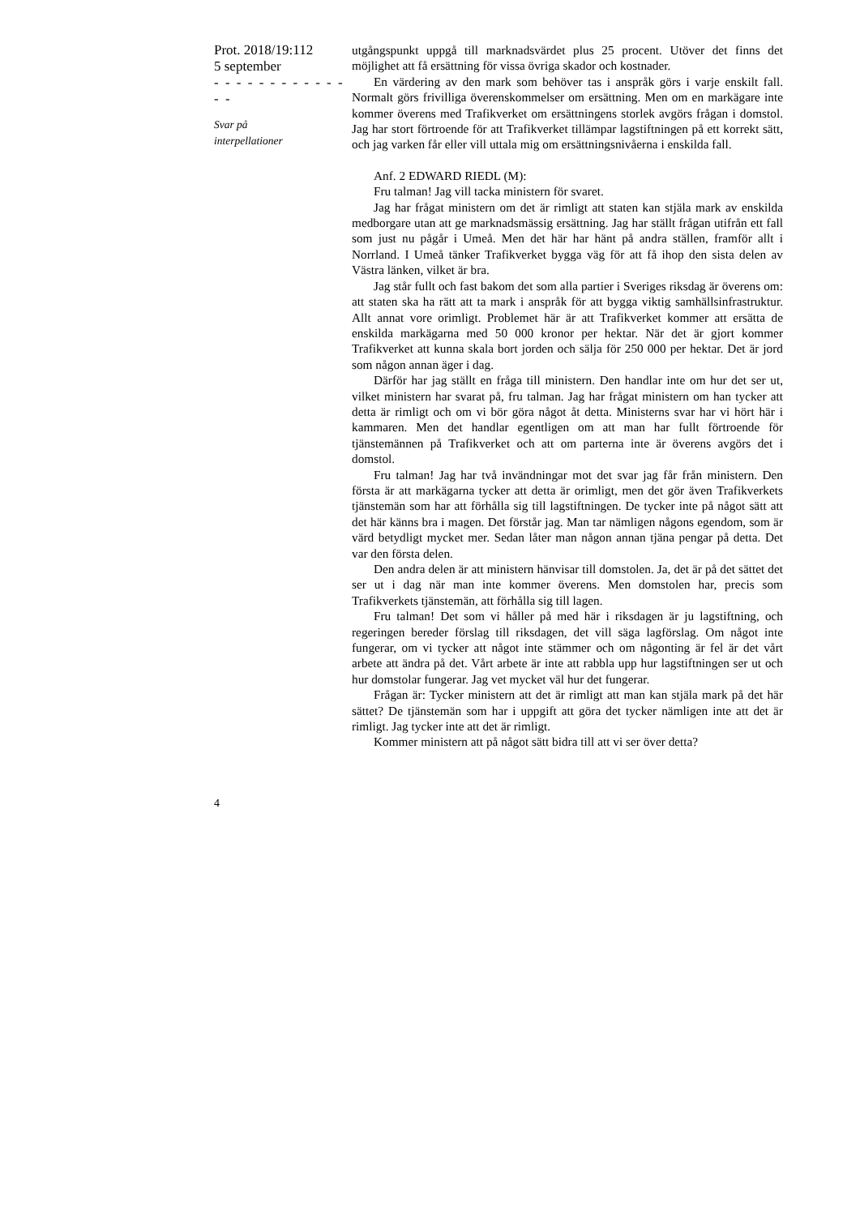Prot. 2018/19:112
5 september
- - - - - - - - - - - - - -
Svar på
interpellationer
utgångspunkt uppgå till marknadsvärdet plus 25 procent. Utöver det finns det möjlighet att få ersättning för vissa övriga skador och kostnader.
En värdering av den mark som behöver tas i anspråk görs i varje enskilt fall. Normalt görs frivilliga överenskommelser om ersättning. Men om en markägare inte kommer överens med Trafikverket om ersättningens storlek avgörs frågan i domstol. Jag har stort förtroende för att Trafikverket tillämpar lagstiftningen på ett korrekt sätt, och jag varken får eller vill uttala mig om ersättningsnivåerna i enskilda fall.
Anf. 2 EDWARD RIEDL (M):
Fru talman! Jag vill tacka ministern för svaret.
Jag har frågat ministern om det är rimligt att staten kan stjäla mark av enskilda medborgare utan att ge marknadsmässig ersättning. Jag har ställt frågan utifrån ett fall som just nu pågår i Umeå. Men det här har hänt på andra ställen, framför allt i Norrland. I Umeå tänker Trafikverket bygga väg för att få ihop den sista delen av Västra länken, vilket är bra.
Jag står fullt och fast bakom det som alla partier i Sveriges riksdag är överens om: att staten ska ha rätt att ta mark i anspråk för att bygga viktig samhällsinfrastruktur. Allt annat vore orimligt. Problemet här är att Trafikverket kommer att ersätta de enskilda markägarna med 50 000 kronor per hektar. När det är gjort kommer Trafikverket att kunna skala bort jorden och sälja för 250 000 per hektar. Det är jord som någon annan äger i dag.
Därför har jag ställt en fråga till ministern. Den handlar inte om hur det ser ut, vilket ministern har svarat på, fru talman. Jag har frågat ministern om han tycker att detta är rimligt och om vi bör göra något åt detta. Ministerns svar har vi hört här i kammaren. Men det handlar egentligen om att man har fullt förtroende för tjänstemännen på Trafikverket och att om parterna inte är överens avgörs det i domstol.
Fru talman! Jag har två invändningar mot det svar jag får från ministern. Den första är att markägarna tycker att detta är orimligt, men det gör även Trafikverkets tjänstemän som har att förhålla sig till lagstiftningen. De tycker inte på något sätt att det här känns bra i magen. Det förstår jag. Man tar nämligen någons egendom, som är värd betydligt mycket mer. Sedan låter man någon annan tjäna pengar på detta. Det var den första delen.
Den andra delen är att ministern hänvisar till domstolen. Ja, det är på det sättet det ser ut i dag när man inte kommer överens. Men domstolen har, precis som Trafikverkets tjänstemän, att förhålla sig till lagen.
Fru talman! Det som vi håller på med här i riksdagen är ju lagstiftning, och regeringen bereder förslag till riksdagen, det vill säga lagförslag. Om något inte fungerar, om vi tycker att något inte stämmer och om någonting är fel är det vårt arbete att ändra på det. Vårt arbete är inte att rabbla upp hur lagstiftningen ser ut och hur domstolar fungerar. Jag vet mycket väl hur det fungerar.
Frågan är: Tycker ministern att det är rimligt att man kan stjäla mark på det här sättet? De tjänstemän som har i uppgift att göra det tycker nämligen inte att det är rimligt. Jag tycker inte att det är rimligt.
Kommer ministern att på något sätt bidra till att vi ser över detta?
4